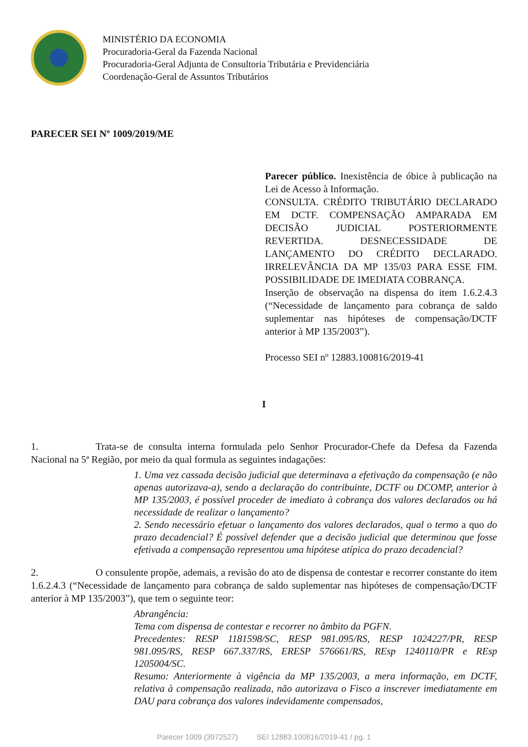MINISTÉRIO DA ECONOMIA
Procuradoria-Geral da Fazenda Nacional
Procuradoria-Geral Adjunta de Consultoria Tributária e Previdenciária
Coordenação-Geral de Assuntos Tributários
PARECER SEI Nº 1009/2019/ME
Parecer público. Inexistência de óbice à publicação na Lei de Acesso à Informação.
CONSULTA. CRÉDITO TRIBUTÁRIO DECLARADO EM DCTF. COMPENSAÇÃO AMPARADA EM DECISÃO JUDICIAL POSTERIORMENTE REVERTIDA. DESNECESSIDADE DE LANÇAMENTO DO CRÉDITO DECLARADO. IRRELEVÂNCIA DA MP 135/03 PARA ESSE FIM. POSSIBILIDADE DE IMEDIATA COBRANÇA.
Inserção de observação na dispensa do item 1.6.2.4.3 (“Necessidade de lançamento para cobrança de saldo suplementar nas hipóteses de compensação/DCTF anterior à MP 135/2003”).
Processo SEI nº 12883.100816/2019-41
I
1. Trata-se de consulta interna formulada pelo Senhor Procurador-Chefe da Defesa da Fazenda Nacional na 5ª Região, por meio da qual formula as seguintes indagações:
1. Uma vez cassada decisão judicial que determinava a efetivação da compensação (e não apenas autorizava-a), sendo a declaração do contribuinte, DCTF ou DCOMP, anterior à MP 135/2003, é possível proceder de imediato à cobrança dos valores declarados ou há necessidade de realizar o lançamento?
2. Sendo necessário efetuar o lançamento dos valores declarados, qual o termo a quo do prazo decadencial? É possível defender que a decisão judicial que determinou que fosse efetivada a compensação representou uma hipótese atípica do prazo decadencial?
2. O consulente propõe, ademais, a revisão do ato de dispensa de contestar e recorrer constante do item 1.6.2.4.3 (“Necessidade de lançamento para cobrança de saldo suplementar nas hipóteses de compensação/DCTF anterior à MP 135/2003”), que tem o seguinte teor:
Abrangência:
Tema com dispensa de contestar e recorrer no âmbito da PGFN.
Precedentes: RESP 1181598/SC, RESP 981.095/RS, RESP 1024227/PR, RESP 981.095/RS, RESP 667.337/RS, ERESP 576661/RS, REsp 1240110/PR e REsp 1205004/SC.
Resumo: Anteriormente à vigência da MP 135/2003, a mera informação, em DCTF, relativa à compensação realizada, não autorizava o Fisco a inscrever imediatamente em DAU para cobrança dos valores indevidamente compensados,
Parecer 1009 (3972527) SEI 12883.100816/2019-41 / pg. 1